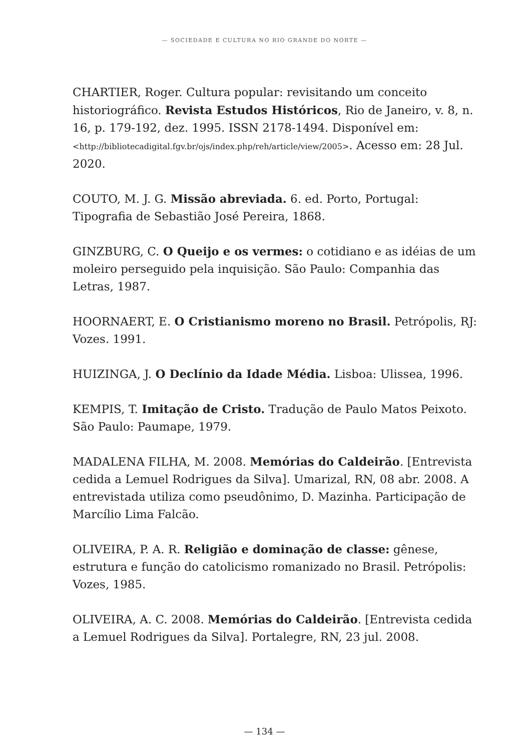— SOCIEDADE E CULTURA NO RIO GRANDE DO NORTE —
CHARTIER, Roger. Cultura popular: revisitando um conceito historiográfico. Revista Estudos Históricos, Rio de Janeiro, v. 8, n. 16, p. 179-192, dez. 1995. ISSN 2178-1494. Disponível em: <http://bibliotecadigital.fgv.br/ojs/index.php/reh/article/view/2005>. Acesso em: 28 Jul. 2020.
COUTO, M. J. G. Missão abreviada. 6. ed. Porto, Portugal: Tipografia de Sebastião José Pereira, 1868.
GINZBURG, C. O Queijo e os vermes: o cotidiano e as idéias de um moleiro perseguido pela inquisição. São Paulo: Companhia das Letras, 1987.
HOORNAERT, E. O Cristianismo moreno no Brasil. Petrópolis, RJ: Vozes. 1991.
HUIZINGA, J. O Declínio da Idade Média. Lisboa: Ulissea, 1996.
KEMPIS, T. Imitação de Cristo. Tradução de Paulo Matos Peixoto. São Paulo: Paumape, 1979.
MADALENA FILHA, M. 2008. Memórias do Caldeirão. [Entrevista cedida a Lemuel Rodrigues da Silva]. Umarizal, RN, 08 abr. 2008. A entrevistada utiliza como pseudônimo, D. Mazinha. Participação de Marcílio Lima Falcão.
OLIVEIRA, P. A. R. Religião e dominação de classe: gênese, estrutura e função do catolicismo romanizado no Brasil. Petrópolis: Vozes, 1985.
OLIVEIRA, A. C. 2008. Memórias do Caldeirão. [Entrevista cedida a Lemuel Rodrigues da Silva]. Portalegre, RN, 23 jul. 2008.
— 134 —